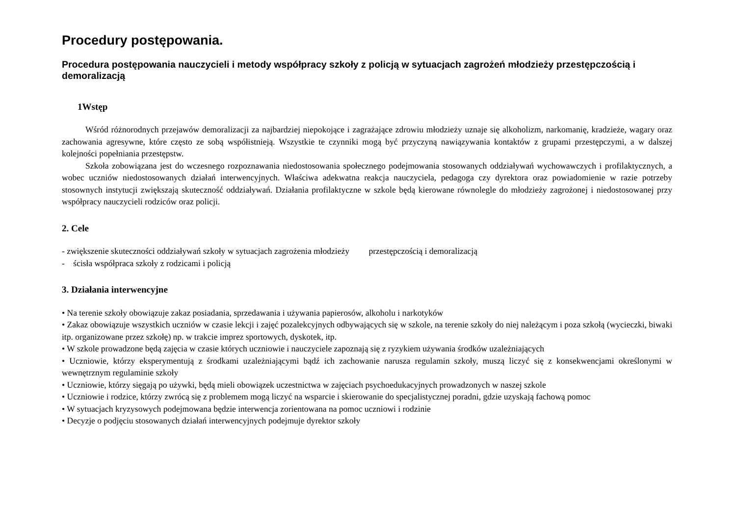Procedury postępowania.
Procedura postępowania nauczycieli i metody współpracy szkoły z policją w sytuacjach zagrożeń młodzieży przestępczością i demoralizacją
1Wstęp
Wśród różnorodnych przejawów demoralizacji za najbardziej niepokojące i zagrażające zdrowiu młodzieży uznaje się alkoholizm, narkomanię, kradzieże, wagary oraz zachowania agresywne, które często ze sobą współistnieją. Wszystkie te czynniki mogą być przyczyną nawiązywania kontaktów z grupami przestępczymi, a w dalszej kolejności popełniania przestępstw.
Szkoła zobowiązana jest do wczesnego rozpoznawania niedostosowania społecznego podejmowania stosowanych oddziaływań wychowawczych i profilaktycznych, a wobec uczniów niedostosowanych działań interwencyjnych. Właściwa adekwatna reakcja nauczyciela, pedagoga czy dyrektora oraz powiadomienie w razie potrzeby stosownych instytucji zwiększają skuteczność oddziaływań. Działania profilaktyczne w szkole będą kierowane równolegle do młodzieży zagrożonej i niedostosowanej przy współpracy nauczycieli rodziców oraz policji.
2. Cele
- zwiększenie skuteczności oddziaływań szkoły w sytuacjach zagrożenia młodzieży przestępczością i demoralizacją
- ścisła współpraca szkoły z rodzicami i policją
3. Działania interwencyjne
• Na terenie szkoły obowiązuje zakaz posiadania, sprzedawania i używania papierosów, alkoholu i narkotyków
• Zakaz obowiązuje wszystkich uczniów w czasie lekcji i zajęć pozalekcyjnych odbywających się w szkole, na terenie szkoły do niej należącym i poza szkołą (wycieczki, biwaki itp. organizowane przez szkołę) np. w trakcie imprez sportowych, dyskotek, itp.
• W szkole prowadzone będą zajęcia w czasie których uczniowie i nauczyciele zapoznają się z ryzykiem używania środków uzależniających
• Uczniowie, którzy eksperymentują z środkami uzależniającymi bądź ich zachowanie narusza regulamin szkoły, muszą liczyć się z konsekwencjami określonymi w wewnętrznym regulaminie szkoły
• Uczniowie, którzy sięgają po używki, będą mieli obowiązek uczestnictwa w zajęciach psychoedukacyjnych prowadzonych w naszej szkole
• Uczniowie i rodzice, którzy zwrócą się z problemem mogą liczyć na wsparcie i skierowanie do specjalistycznej poradni, gdzie uzyskają fachową pomoc
• W sytuacjach kryzysowych podejmowana będzie interwencja zorientowana na pomoc uczniowi i rodzinie
• Decyzje o podjęciu stosowanych działań interwencyjnych podejmuje dyrektor szkoły